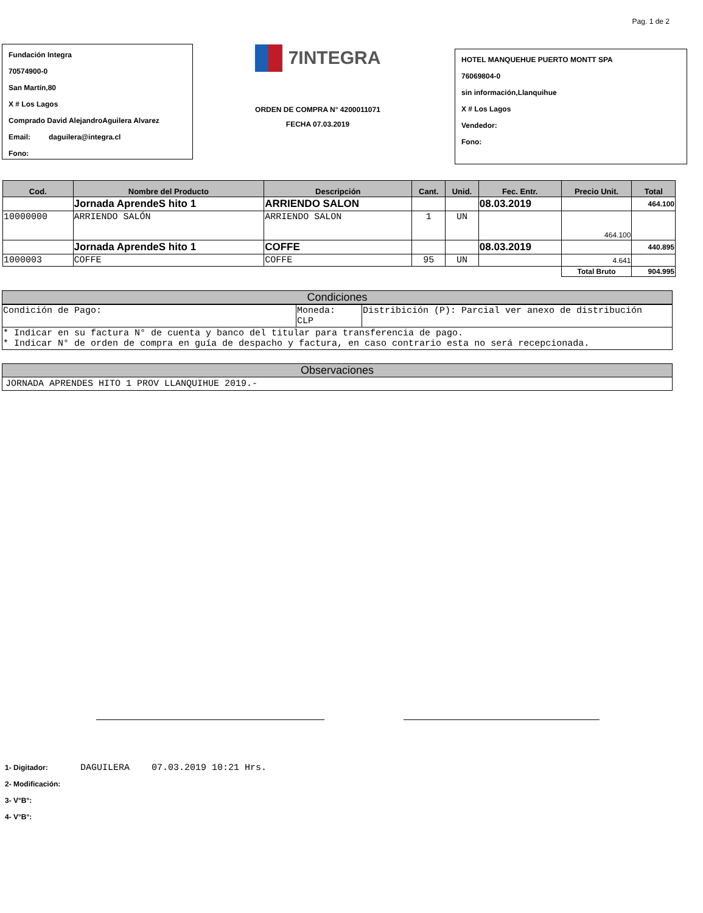Pag. 1 de 2
Fundación Integra
70574900-0
San Martín,80
X # Los Lagos
Comprado David AlejandroAguilera Alvarez
Email: daguilera@integra.cl
Fono:
7INTEGRA
ORDEN DE COMPRA N° 4200011071
FECHA 07.03.2019
HOTEL MANQUEHUE PUERTO MONTT SPA
76069804-0
sin información,Llanquihue
X # Los Lagos
Vendedor:
Fono:
| Cod. | Nombre del Producto | Descripción | Cant. | Unid. | Fec. Entr. | Precio Unit. | Total |
| --- | --- | --- | --- | --- | --- | --- | --- |
| | Jornada AprendeS hito 1 | ARRIENDO SALON | | | 08.03.2019 | | 464.100 |
| 10000000 | ARRIENDO SALÓN | ARRIENDO SALON | 1 | UN | | 464.100 | |
| | Jornada AprendeS hito 1 | COFFE | | | 08.03.2019 | | 440.895 |
| 1000003 | COFFE | COFFE | 95 | UN | | 4.641 | |
| | | | | | | Total Bruto | 904.995 |
Condiciones
| Condición de Pago: | Moneda: CLP | Distribición (P): Parcial ver anexo de distribución |
| * Indicar en su factura N° de cuenta y banco del titular para transferencia de pago. * Indicar N° de orden de compra en guía de despacho y factura, en caso contrario esta no será recepcionada. | | |
Observaciones
JORNADA APRENDES HITO 1 PROV LLANQUIHUE 2019.-
1- Digitador: DAGUILERA 07.03.2019 10:21 Hrs.
2- Modificación:
3- V°B°:
4- V°B°: